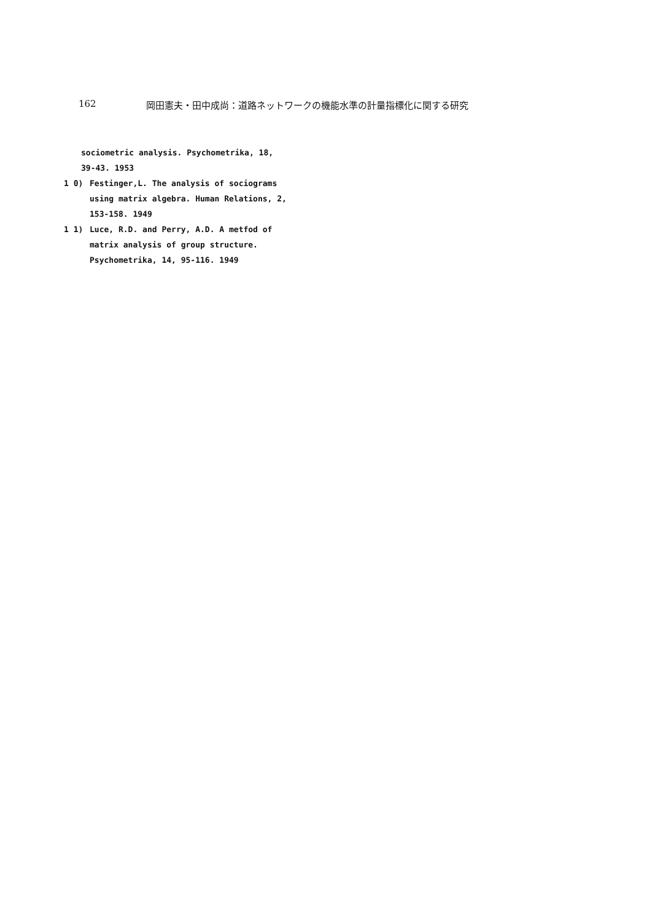162 岡田憲夫・田中成尚：道路ネットワークの機能水準の計量指標化に関する研究
sociometric analysis. Psychometrika, 18,
39-43. 1953
1 0) Festinger,L. The analysis of sociograms
using matrix algebra. Human Relations, 2,
153-158. 1949
1 1) Luce, R.D. and Perry, A.D. A metfod of
matrix analysis of group structure.
Psychometrika, 14, 95-116. 1949